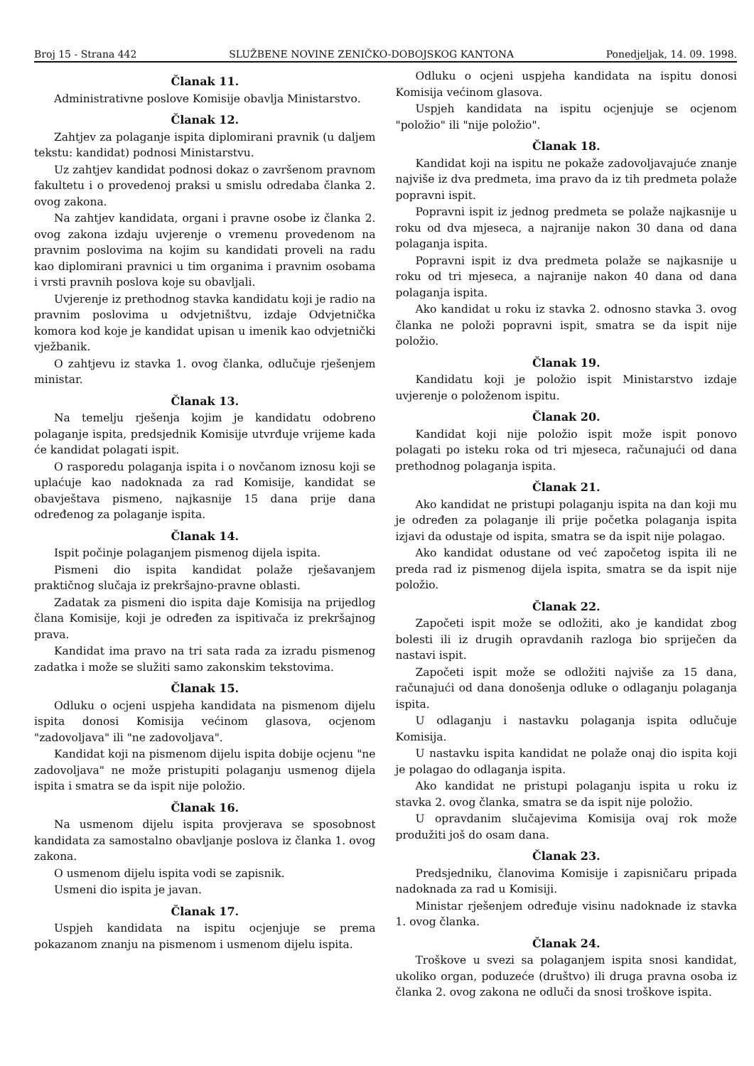Broj 15 - Strana 442 SLUŽBENE NOVINE ZENIČKO-DOBOJSKOG KANTONA Ponedjeljak, 14. 09. 1998.
Članak 11.
Administrativne poslove Komisije obavlja Ministarstvo.
Članak 12.
Zahtjev za polaganje ispita diplomirani pravnik (u daljem tekstu: kandidat) podnosi Ministarstvu.
Uz zahtjev kandidat podnosi dokaz o završenom pravnom fakultetu i o provedenoj praksi u smislu odredaba članka 2. ovog zakona.
Na zahtjev kandidata, organi i pravne osobe iz članka 2. ovog zakona izdaju uvjerenje o vremenu provedenom na pravnim poslovima na kojim su kandidati proveli na radu kao diplomirani pravnici u tim organima i pravnim osobama i vrsti pravnih poslova koje su obavljali.
Uvjerenje iz prethodnog stavka kandidatu koji je radio na pravnim poslovima u odvjetništvu, izdaje Odvjetnička komora kod koje je kandidat upisan u imenik kao odvjetnički vježbanik.
O zahtjevu iz stavka 1. ovog članka, odlučuje rješenjem ministar.
Članak 13.
Na temelju rješenja kojim je kandidatu odobreno polaganje ispita, predsjednik Komisije utvrđuje vrijeme kada će kandidat polagati ispit.
O rasporedu polaganja ispita i o novčanom iznosu koji se uplaćuje kao nadoknada za rad Komisije, kandidat se obavještava pismeno, najkasnije 15 dana prije dana određenog za polaganje ispita.
Članak 14.
Ispit počinje polaganjem pismenog dijela ispita.
Pismeni dio ispita kandidat polaže rješavanjem praktičnog slučaja iz prekršajno-pravne oblasti.
Zadatak za pismeni dio ispita daje Komisija na prijedlog člana Komisije, koji je određen za ispitivača iz prekršajnog prava.
Kandidat ima pravo na tri sata rada za izradu pismenog zadatka i može se služiti samo zakonskim tekstovima.
Članak 15.
Odluku o ocjeni uspjeha kandidata na pismenom dijelu ispita donosi Komisija većinom glasova, ocjenom "zadovoljava" ili "ne zadovoljava".
Kandidat koji na pismenom dijelu ispita dobije ocjenu "ne zadovoljava" ne može pristupiti polaganju usmenog dijela ispita i smatra se da ispit nije položio.
Članak 16.
Na usmenom dijelu ispita provjerava se sposobnost kandidata za samostalno obavljanje poslova iz članka 1. ovog zakona.
O usmenom dijelu ispita vodi se zapisnik.
Usmeni dio ispita je javan.
Članak 17.
Uspjeh kandidata na ispitu ocjenjuje se prema pokazanom znanju na pismenom i usmenom dijelu ispita.
Odluku o ocjeni uspjeha kandidata na ispitu donosi Komisija većinom glasova.
Uspjeh kandidata na ispitu ocjenjuje se ocjenom "položio" ili "nije položio".
Članak 18.
Kandidat koji na ispitu ne pokaže zadovoljavajuće znanje najviše iz dva predmeta, ima pravo da iz tih predmeta polaže popravni ispit.
Popravni ispit iz jednog predmeta se polaže najkasnije u roku od dva mjeseca, a najranije nakon 30 dana od dana polaganja ispita.
Popravni ispit iz dva predmeta polaže se najkasnije u roku od tri mjeseca, a najranije nakon 40 dana od dana polaganja ispita.
Ako kandidat u roku iz stavka 2. odnosno stavka 3. ovog članka ne položi popravni ispit, smatra se da ispit nije položio.
Članak 19.
Kandidatu koji je položio ispit Ministarstvo izdaje uvjerenje o položenom ispitu.
Članak 20.
Kandidat koji nije položio ispit može ispit ponovo polagati po isteku roka od tri mjeseca, računajući od dana prethodnog polaganja ispita.
Članak 21.
Ako kandidat ne pristupi polaganju ispita na dan koji mu je određen za polaganje ili prije početka polaganja ispita izjavi da odustaje od ispita, smatra se da ispit nije polagao.
Ako kandidat odustane od već započetog ispita ili ne preda rad iz pismenog dijela ispita, smatra se da ispit nije položio.
Članak 22.
Započeti ispit može se odložiti, ako je kandidat zbog bolesti ili iz drugih opravdanih razloga bio spriječen da nastavi ispit.
Započeti ispit može se odložiti najviše za 15 dana, računajući od dana donošenja odluke o odlaganju polaganja ispita.
U odlaganju i nastavku polaganja ispita odlučuje Komisija.
U nastavku ispita kandidat ne polaže onaj dio ispita koji je polagao do odlaganja ispita.
Ako kandidat ne pristupi polaganju ispita u roku iz stavka 2. ovog članka, smatra se da ispit nije položio.
U opravdanim slučajevima Komisija ovaj rok može produžiti još do osam dana.
Članak 23.
Predsjedniku, članovima Komisije i zapisničaru pripada nadoknada za rad u Komisiji.
Ministar rješenjem određuje visinu nadoknade iz stavka 1. ovog članka.
Članak 24.
Troškove u svezi sa polaganjem ispita snosi kandidat, ukoliko organ, poduzeće (društvo) ili druga pravna osoba iz članka 2. ovog zakona ne odluči da snosi troškove ispita.